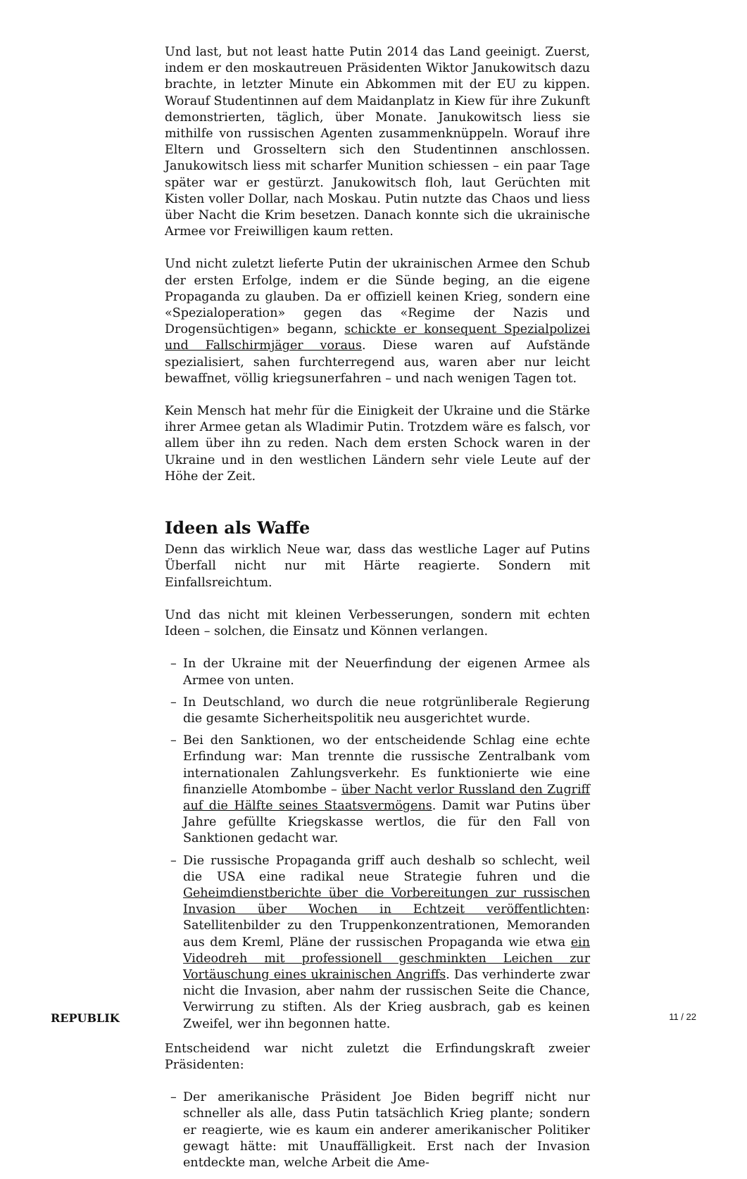Und last, but not least hatte Putin 2014 das Land geeinigt. Zuerst, indem er den moskautreuen Präsidenten Wiktor Janukowitsch dazu brachte, in letzter Minute ein Abkommen mit der EU zu kippen. Worauf Studentinnen auf dem Maidanplatz in Kiew für ihre Zukunft demonstrierten, täglich, über Monate. Janukowitsch liess sie mithilfe von russischen Agenten zusammenknüppeln. Worauf ihre Eltern und Grosseltern sich den Studentinnen anschlossen. Janukowitsch liess mit scharfer Munition schiessen – ein paar Tage später war er gestürzt. Janukowitsch floh, laut Gerüchten mit Kisten voller Dollar, nach Moskau. Putin nutzte das Chaos und liess über Nacht die Krim besetzen. Danach konnte sich die ukrainische Armee vor Freiwilligen kaum retten.
Und nicht zuletzt lieferte Putin der ukrainischen Armee den Schub der ersten Erfolge, indem er die Sünde beging, an die eigene Propaganda zu glauben. Da er offiziell keinen Krieg, sondern eine «Spezialoperation» gegen das «Regime der Nazis und Drogensüchtigen» begann, schickte er konsequent Spezialpolizei und Fallschirmjäger voraus. Diese waren auf Aufstände spezialisiert, sahen furchterregend aus, waren aber nur leicht bewaffnet, völlig kriegsunerfahren – und nach wenigen Tagen tot.
Kein Mensch hat mehr für die Einigkeit der Ukraine und die Stärke ihrer Armee getan als Wladimir Putin. Trotzdem wäre es falsch, vor allem über ihn zu reden. Nach dem ersten Schock waren in der Ukraine und in den westlichen Ländern sehr viele Leute auf der Höhe der Zeit.
Ideen als Waffe
Denn das wirklich Neue war, dass das westliche Lager auf Putins Überfall nicht nur mit Härte reagierte. Sondern mit Einfallsreichtum.
Und das nicht mit kleinen Verbesserungen, sondern mit echten Ideen – solchen, die Einsatz und Können verlangen.
– In der Ukraine mit der Neuerfindung der eigenen Armee als Armee von unten.
– In Deutschland, wo durch die neue rotgrünliberale Regierung die gesamte Sicherheitspolitik neu ausgerichtet wurde.
– Bei den Sanktionen, wo der entscheidende Schlag eine echte Erfindung war: Man trennte die russische Zentralbank vom internationalen Zahlungsverkehr. Es funktionierte wie eine finanzielle Atombombe – über Nacht verlor Russland den Zugriff auf die Hälfte seines Staatsvermögens. Damit war Putins über Jahre gefüllte Kriegskasse wertlos, die für den Fall von Sanktionen gedacht war.
– Die russische Propaganda griff auch deshalb so schlecht, weil die USA eine radikal neue Strategie fuhren und die Geheimdienstberichte über die Vorbereitungen zur russischen Invasion über Wochen in Echtzeit veröffentlichten: Satellitenbilder zu den Truppenkonzentrationen, Memoranden aus dem Kreml, Pläne der russischen Propaganda wie etwa ein Videodreh mit professionell geschminkten Leichen zur Vortäuschung eines ukrainischen Angriffs. Das verhinderte zwar nicht die Invasion, aber nahm der russischen Seite die Chance, Verwirrung zu stiften. Als der Krieg ausbrach, gab es keinen Zweifel, wer ihn begonnen hatte.
Entscheidend war nicht zuletzt die Erfindungskraft zweier Präsidenten:
– Der amerikanische Präsident Joe Biden begriff nicht nur schneller als alle, dass Putin tatsächlich Krieg plante; sondern er reagierte, wie es kaum ein anderer amerikanischer Politiker gewagt hätte: mit Unauffälligkeit. Erst nach der Invasion entdeckte man, welche Arbeit die Ame-
REPUBLIK 11 / 22